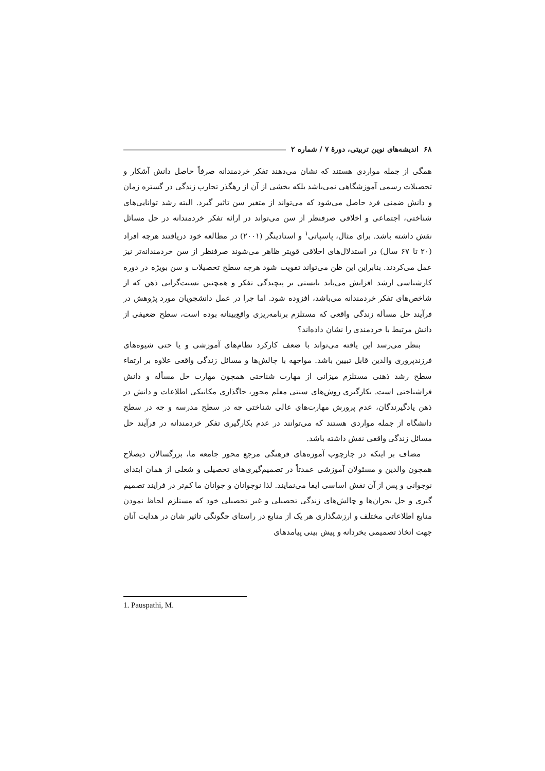۶۸ اندیشه‌های نوین تربیتی، دورهٔ ۷ / شماره ۲
همگی از جمله مواردی هستند که نشان می‌دهند تفکر خردمندانه صرفاً حاصل دانش آشکار و تحصیلات رسمی آموزشگاهی نمی‌باشد بلکه بخشی از آن از رهگذر تجارب زندگی در گستره زمان و دانش ضمنی فرد حاصل می‌شود که می‌تواند از متغیر سن تاثیر گیرد. البته رشد توانایی‌های شناختی، اجتماعی و اخلاقی صرفنظر از سن می‌تواند در ارائه تفکر خردمندانه در حل مسائل نقش داشته باشد. برای مثال، پاسپاتی<sup>۱</sup> و استادینگر (۲۰۰۱) در مطالعه خود دریافتند هرچه افراد (۲۰ تا ۶۷ سال) در استدلال‌های اخلاقی قویتر ظاهر می‌شوند صرفنظر از سن خردمندانه‌تر نیز عمل می‌کردند. بنابراین این ظن می‌تواند تقویت شود هرچه سطح تحصیلات و سن بویژه در دوره کارشناسی ارشد افزایش می‌یابد بایستی بر پیچیدگی تفکر و همچنین نسبت‌گرایی ذهن که از شاخص‌های تفکر خردمندانه می‌باشد، افزوده شود. اما چرا در عمل دانشجویان مورد پژوهش در فرآیند حل مسأله زندگی واقعی که مستلزم برنامه‌ریزی واقع‌بینانه بوده است، سطح ضعیفی از دانش مرتبط با خردمندی را نشان داده‌اند؟
بنظر می‌رسد این یافته می‌تواند با ضعف کارکرد نظام‌های آموزشی و یا حتی شیوه‌های فرزندپروری والدین قابل تبیین باشد. مواجهه با چالش‌ها و مسائل زندگی واقعی علاوه بر ارتقاء سطح رشد ذهنی مستلزم میزانی از مهارت شناختی همچون مهارت حل مسأله و دانش فراشناختی است. بکارگیری روش‌های سنتی معلم محور، جاگذاری مکانیکی اطلاعات و دانش در ذهن یادگیرندگان، عدم پرورش مهارت‌های عالی شناختی چه در سطح مدرسه و چه در سطح دانشگاه از جمله مواردی هستند که می‌توانند در عدم بکارگیری تفکر خردمندانه در فرآیند حل مسائل زندگی واقعی نقش داشته باشد.
مضاف بر اینکه در چارچوب آموزه‌های فرهنگی مرجع محور جامعه ما، بزرگسالان ذیصلاح همچون والدین و مسئولان آموزشی عمدتاً در تصمیم‌گیری‌های تحصیلی و شغلی از همان ابتدای نوجوانی و پس از آن نقش اساسی ایفا می‌نمایند. لذا نوجوانان و جوانان ما کم‌تر در فرایند تصمیم گیری و حل بحران‌ها و چالش‌های زندگی تحصیلی و غیر تحصیلی خود که مستلزم لحاظ نمودن منابع اطلاعاتی مختلف و ارزشگذاری هر یک از منابع در راستای چگونگی تاثیر شان در هدایت آنان جهت اتخاذ تصمیمی بخردانه و پیش بینی پیامدهای
1. Pauspathi, M.